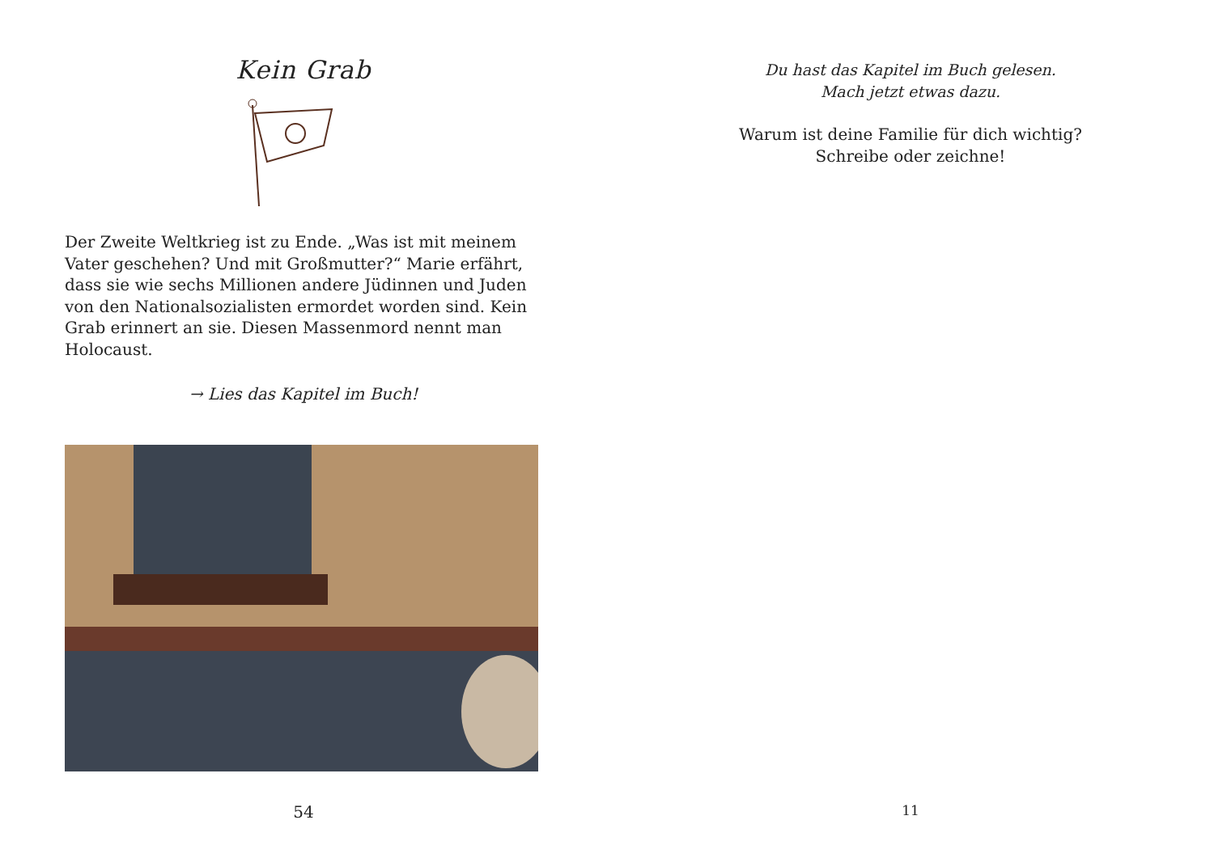Kein Grab
Der Zweite Weltkrieg ist zu Ende. „Was ist mit meinem Vater geschehen? Und mit Großmutter?“ Marie erfährt, dass sie wie sechs Millionen andere Jüdinnen und Juden von den Nationalsozialisten ermordet worden sind. Kein Grab erin­nert an sie. Diesen Massenmord nennt man Holocaust.
→ Lies das Kapitel im Buch!
54
Du hast das Kapitel im Buch gelesen.
Mach jetzt etwas dazu.
Warum ist deine Familie für dich wichtig?
Schreibe oder zeichne!
11